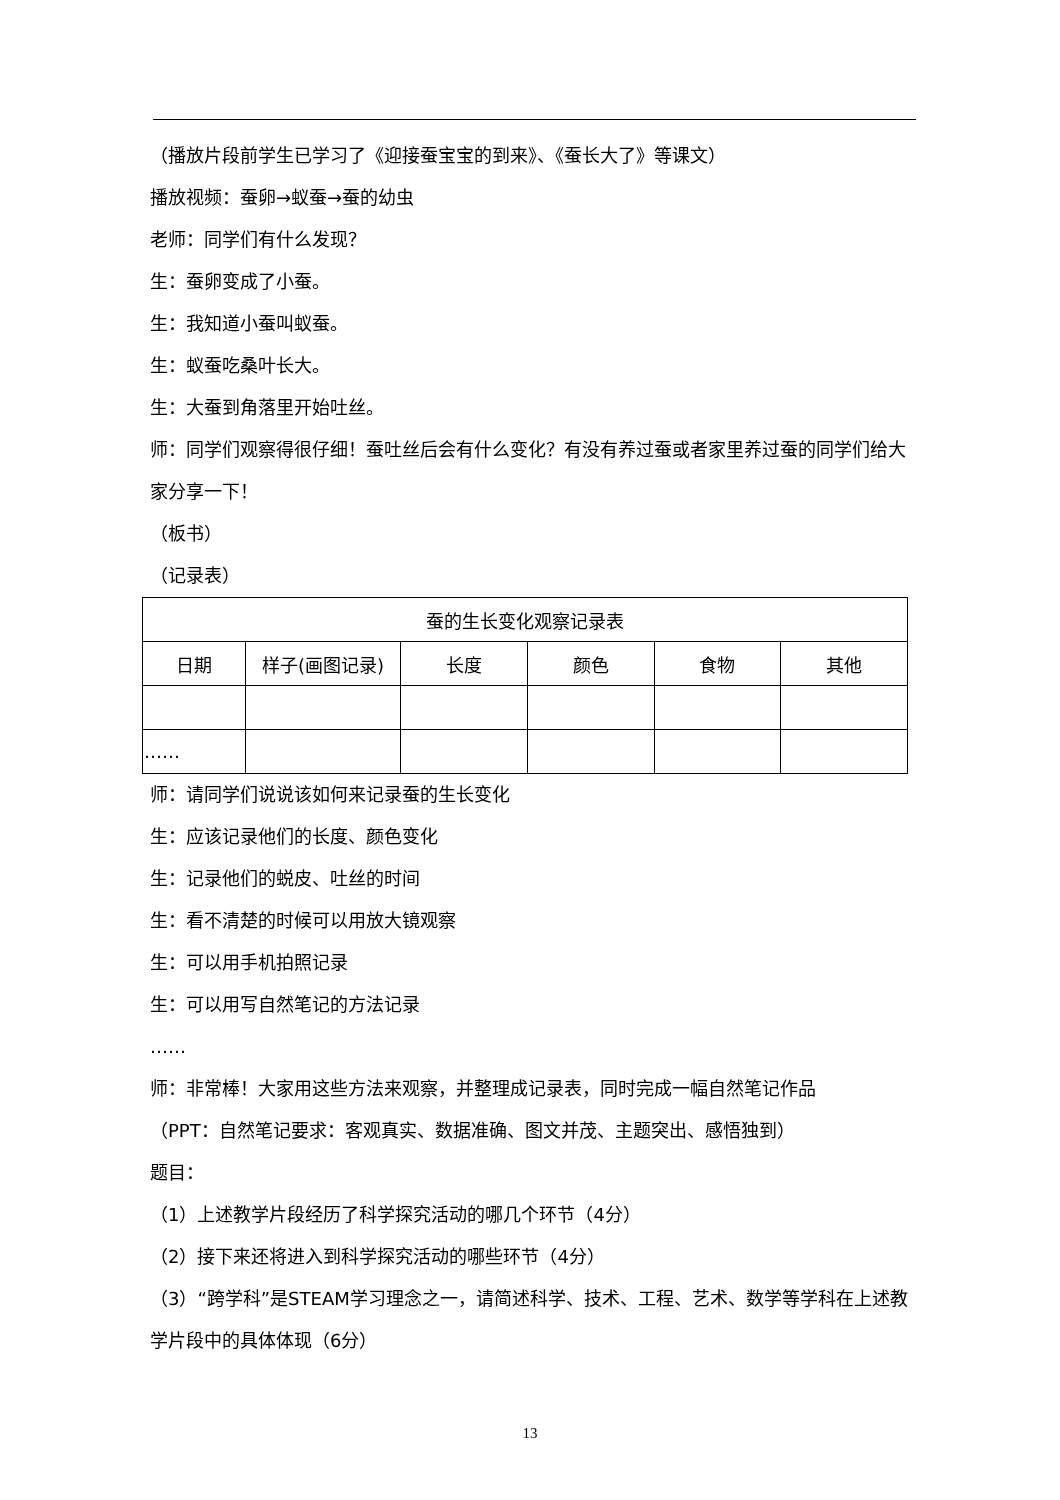（播放片段前学生已学习了《迎接蚕宝宝的到来》、《蚕长大了》等课文）
播放视频：蚕卵→蚁蚕→蚕的幼虫
老师：同学们有什么发现？
生：蚕卵变成了小蚕。
生：我知道小蚕叫蚁蚕。
生：蚁蚕吃桑叶长大。
生：大蚕到角落里开始吐丝。
师：同学们观察得很仔细！蚕吐丝后会有什么变化？有没有养过蚕或者家里养过蚕的同学们给大家分享一下！
（板书）
（记录表）
| 蚕的生长变化观察记录表 | | | | | |
| --- | --- | --- | --- | --- | --- |
| 日期 | 样子(画图记录) | 长度 | 颜色 | 食物 | 其他 |
| …… | | | | | |
师：请同学们说说该如何来记录蚕的生长变化
生：应该记录他们的长度、颜色变化
生：记录他们的蜕皮、吐丝的时间
生：看不清楚的时候可以用放大镜观察
生：可以用手机拍照记录
生：可以用写自然笔记的方法记录
……
师：非常棒！大家用这些方法来观察，并整理成记录表，同时完成一幅自然笔记作品
（PPT：自然笔记要求：客观真实、数据准确、图文并茂、主题突出、感悟独到）
题目：
（1）上述教学片段经历了科学探究活动的哪几个环节（4分）
（2）接下来还将进入到科学探究活动的哪些环节（4分）
（3）“跨学科”是STEAM学习理念之一，请简述科学、技术、工程、艺术、数学等学科在上述教学片段中的具体体现（6分）
13